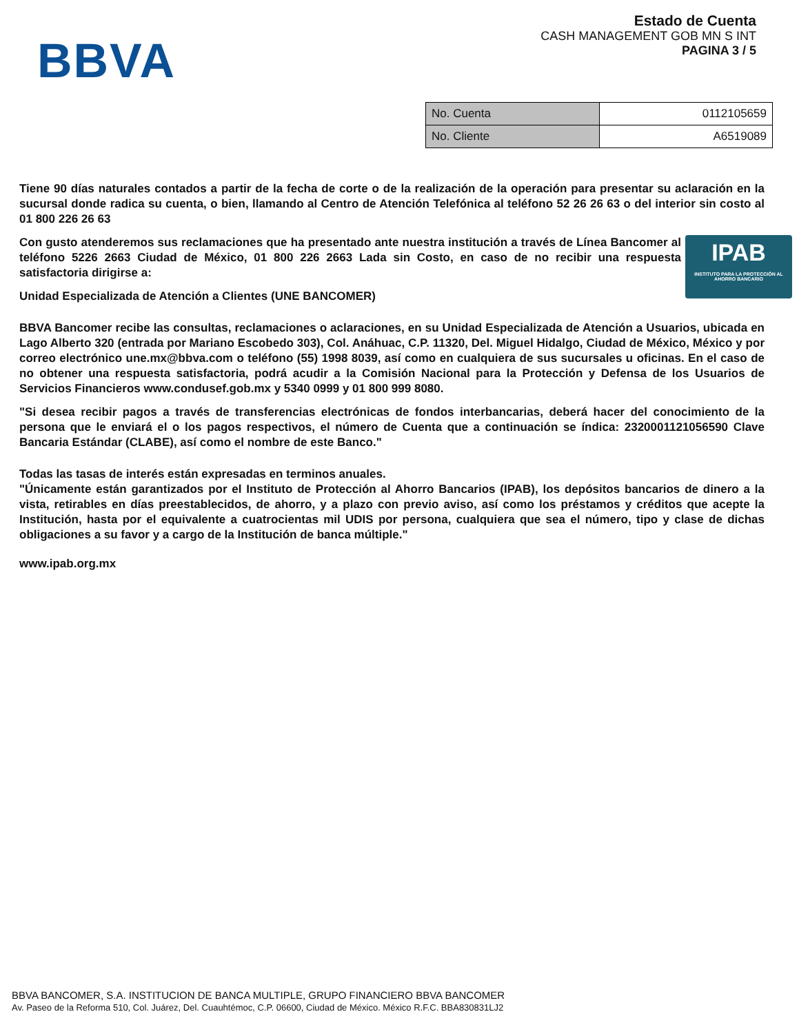BBVA
Estado de Cuenta
CASH MANAGEMENT GOB MN S INT
PAGINA 3 / 5
| No. Cuenta | 0112105659 |
| No. Cliente | A6519089 |
Tiene 90 días naturales contados a partir de la fecha de corte o de la realización de la operación para presentar su aclaración en la sucursal donde radica su cuenta, o bien, llamando al Centro de Atención Telefónica al teléfono 52 26 26 63 o del interior sin costo al 01 800 226 26 63
IPAB
INSTITUTO PARA LA PROTECCIÓN AL AHORRO BANCARIO
Con gusto atenderemos sus reclamaciones que ha presentado ante nuestra institución a través de Línea Bancomer al teléfono 5226 2663 Ciudad de México, 01 800 226 2663 Lada sin Costo, en caso de no recibir una respuesta satisfactoria dirigirse a:
Unidad Especializada de Atención a Clientes (UNE BANCOMER)
BBVA Bancomer recibe las consultas, reclamaciones o aclaraciones, en su Unidad Especializada de Atención a Usuarios, ubicada en Lago Alberto 320 (entrada por Mariano Escobedo 303), Col. Anáhuac, C.P. 11320, Del. Miguel Hidalgo, Ciudad de México, México y por correo electrónico une.mx@bbva.com o teléfono (55) 1998 8039, así como en cualquiera de sus sucursales u oficinas. En el caso de no obtener una respuesta satisfactoria, podrá acudir a la Comisión Nacional para la Protección y Defensa de los Usuarios de Servicios Financieros www.condusef.gob.mx y 5340 0999 y 01 800 999 8080.
"Si desea recibir pagos a través de transferencias electrónicas de fondos interbancarias, deberá hacer del conocimiento de la persona que le enviará el o los pagos respectivos, el número de Cuenta que a continuación se índica: 2320001121056590 Clave Bancaria Estándar (CLABE), así como el nombre de este Banco."
Todas las tasas de interés están expresadas en terminos anuales.
"Únicamente están garantizados por el Instituto de Protección al Ahorro Bancarios (IPAB), los depósitos bancarios de dinero a la vista, retirables en días preestablecidos, de ahorro, y a plazo con previo aviso, así como los préstamos y créditos que acepte la Institución, hasta por el equivalente a cuatrocientas mil UDIS por persona, cualquiera que sea el número, tipo y clase de dichas obligaciones a su favor y a cargo de la Institución de banca múltiple."
www.ipab.org.mx
BBVA BANCOMER, S.A. INSTITUCION DE BANCA MULTIPLE, GRUPO FINANCIERO BBVA BANCOMER
Av. Paseo de la Reforma 510, Col. Juárez, Del. Cuauhtémoc, C.P. 06600, Ciudad de México. México R.F.C. BBA830831LJ2